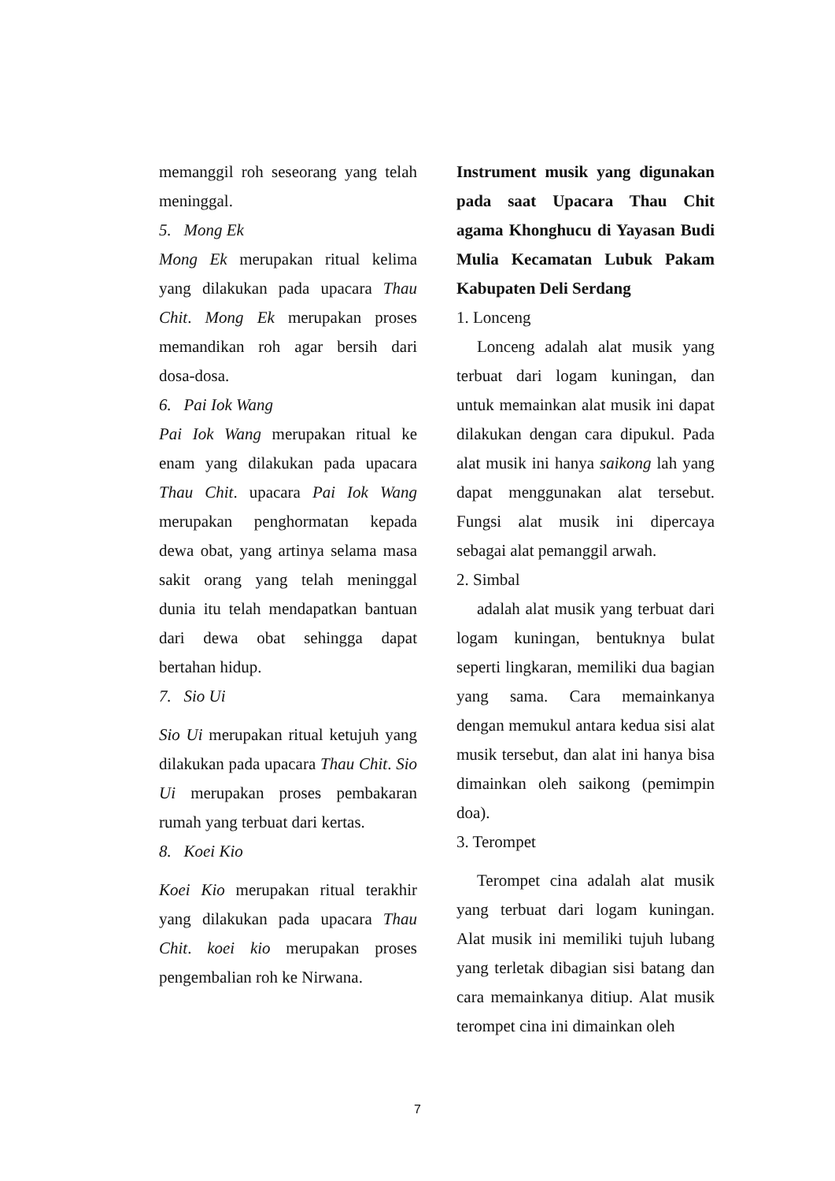memanggil roh seseorang yang telah meninggal.
5. Mong Ek
Mong Ek merupakan ritual kelima yang dilakukan pada upacara Thau Chit. Mong Ek merupakan proses memandikan roh agar bersih dari dosa-dosa.
6. Pai Iok Wang
Pai Iok Wang merupakan ritual ke enam yang dilakukan pada upacara Thau Chit. upacara Pai Iok Wang merupakan penghormatan kepada dewa obat, yang artinya selama masa sakit orang yang telah meninggal dunia itu telah mendapatkan bantuan dari dewa obat sehingga dapat bertahan hidup.
7. Sio Ui
Sio Ui merupakan ritual ketujuh yang dilakukan pada upacara Thau Chit. Sio Ui merupakan proses pembakaran rumah yang terbuat dari kertas.
8. Koei Kio
Koei Kio merupakan ritual terakhir yang dilakukan pada upacara Thau Chit. koei kio merupakan proses pengembalian roh ke Nirwana.
Instrument musik yang digunakan pada saat Upacara Thau Chit agama Khonghucu di Yayasan Budi Mulia Kecamatan Lubuk Pakam Kabupaten Deli Serdang
1. Lonceng
Lonceng adalah alat musik yang terbuat dari logam kuningan, dan untuk memainkan alat musik ini dapat dilakukan dengan cara dipukul. Pada alat musik ini hanya saikong lah yang dapat menggunakan alat tersebut. Fungsi alat musik ini dipercaya sebagai alat pemanggil arwah.
2. Simbal
adalah alat musik yang terbuat dari logam kuningan, bentuknya bulat seperti lingkaran, memiliki dua bagian yang sama. Cara memainkanya dengan memukul antara kedua sisi alat musik tersebut, dan alat ini hanya bisa dimainkan oleh saikong (pemimpin doa).
3. Terompet
Terompet cina adalah alat musik yang terbuat dari logam kuningan. Alat musik ini memiliki tujuh lubang yang terletak dibagian sisi batang dan cara memainkanya ditiup. Alat musik terompet cina ini dimainkan oleh
7